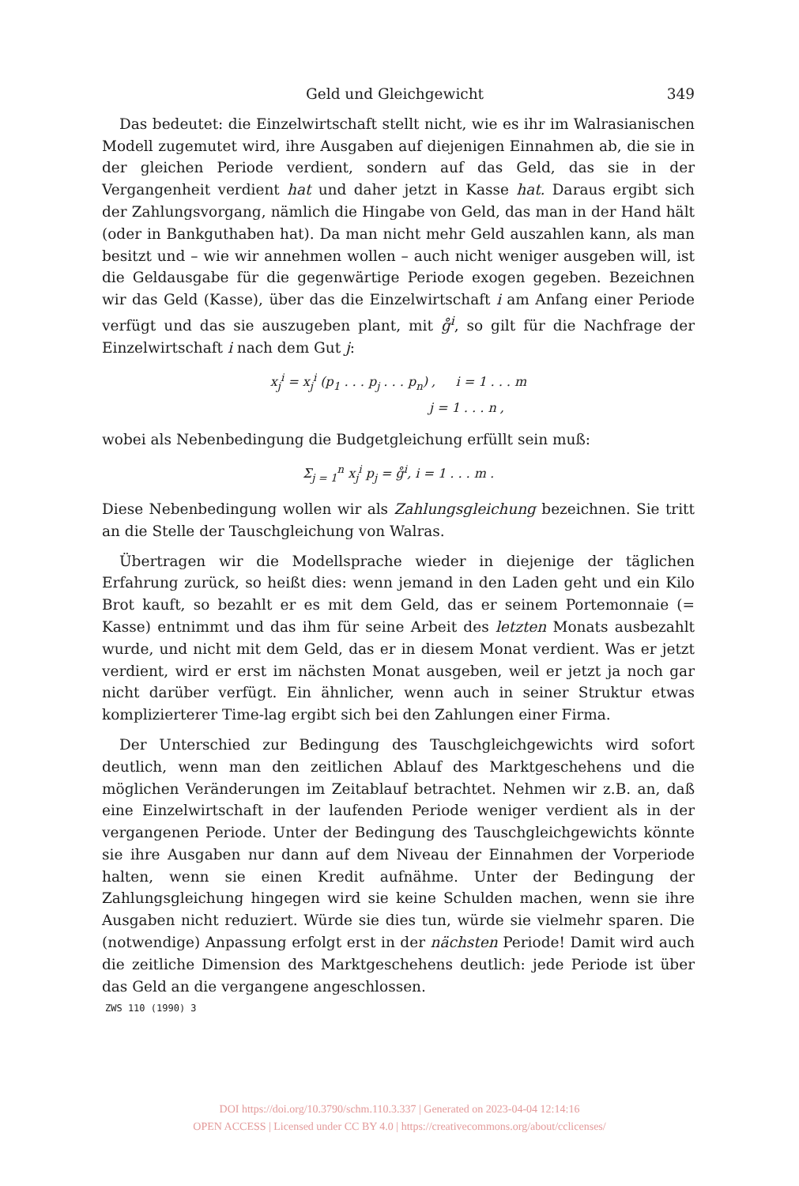Geld und Gleichgewicht 349
Das bedeutet: die Einzelwirtschaft stellt nicht, wie es ihr im Walrasianischen Modell zugemutet wird, ihre Ausgaben auf diejenigen Einnahmen ab, die sie in der gleichen Periode verdient, sondern auf das Geld, das sie in der Vergangenheit verdient hat und daher jetzt in Kasse hat. Daraus ergibt sich der Zahlungsvorgang, nämlich die Hingabe von Geld, das man in der Hand hält (oder in Bankguthaben hat). Da man nicht mehr Geld auszahlen kann, als man besitzt und – wie wir annehmen wollen – auch nicht weniger ausgeben will, ist die Geldausgabe für die gegenwärtige Periode exogen gegeben. Bezeichnen wir das Geld (Kasse), über das die Einzelwirtschaft i am Anfang einer Periode verfügt und das sie auszugeben plant, mit g̊<sup>i</sup>, so gilt für die Nachfrage der Einzelwirtschaft i nach dem Gut j:
x<sub>j</sub><sup>i</sup> = x<sub>j</sub><sup>i</sup> (p<sub>1</sub> . . . p<sub>j</sub> . . . p<sub>n</sub>) , i = 1 . . . m
j = 1 . . . n ,
wobei als Nebenbedingung die Budgetgleichung erfüllt sein muß:
Σ<sub>j = 1</sub><sup>n</sup> x<sub>j</sub><sup>i</sup> p<sub>j</sub> = g̊<sup>i</sup>, i = 1 . . . m .
Diese Nebenbedingung wollen wir als Zahlungsgleichung bezeichnen. Sie tritt an die Stelle der Tauschgleichung von Walras.
Übertragen wir die Modellsprache wieder in diejenige der täglichen Erfahrung zurück, so heißt dies: wenn jemand in den Laden geht und ein Kilo Brot kauft, so bezahlt er es mit dem Geld, das er seinem Portemonnaie (= Kasse) entnimmt und das ihm für seine Arbeit des letzten Monats ausbezahlt wurde, und nicht mit dem Geld, das er in diesem Monat verdient. Was er jetzt verdient, wird er erst im nächsten Monat ausgeben, weil er jetzt ja noch gar nicht darüber verfügt. Ein ähnlicher, wenn auch in seiner Struktur etwas komplizierterer Time-lag ergibt sich bei den Zahlungen einer Firma.
Der Unterschied zur Bedingung des Tauschgleichgewichts wird sofort deutlich, wenn man den zeitlichen Ablauf des Marktgeschehens und die möglichen Veränderungen im Zeitablauf betrachtet. Nehmen wir z.B. an, daß eine Einzelwirtschaft in der laufenden Periode weniger verdient als in der vergangenen Periode. Unter der Bedingung des Tauschgleichgewichts könnte sie ihre Ausgaben nur dann auf dem Niveau der Einnahmen der Vorperiode halten, wenn sie einen Kredit aufnähme. Unter der Bedingung der Zahlungsgleichung hingegen wird sie keine Schulden machen, wenn sie ihre Ausgaben nicht reduziert. Würde sie dies tun, würde sie vielmehr sparen. Die (notwendige) Anpassung erfolgt erst in der nächsten Periode! Damit wird auch die zeitliche Dimension des Marktgeschehens deutlich: jede Periode ist über das Geld an die vergangene angeschlossen.
ZWS 110 (1990) 3
DOI https://doi.org/10.3790/schm.110.3.337 | Generated on 2023-04-04 12:14:16
OPEN ACCESS | Licensed under CC BY 4.0 | https://creativecommons.org/about/cclicenses/